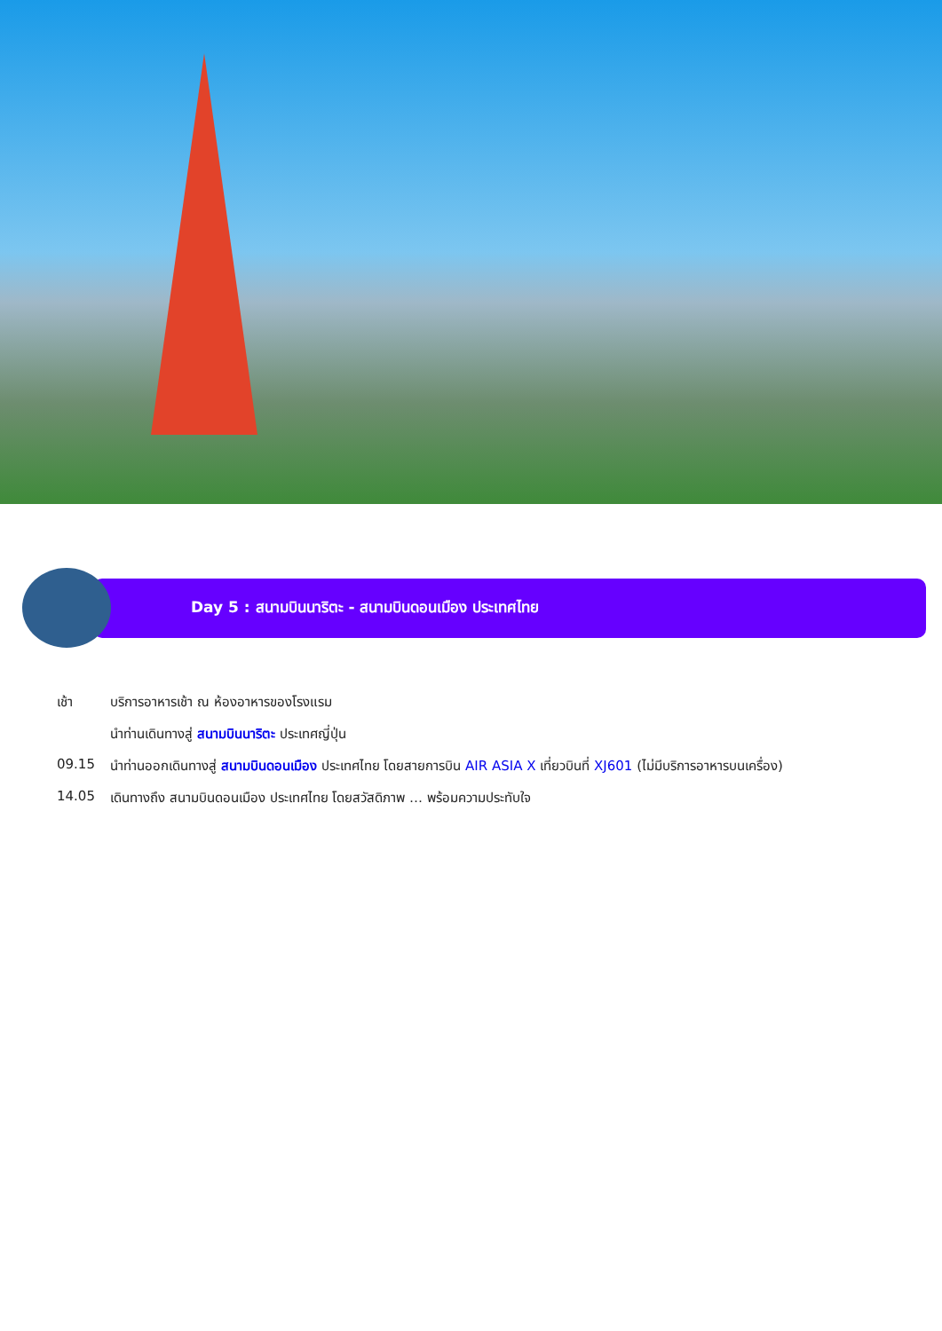Day 5 : สนามบินนาริตะ - สนามบินดอนเมือง ประเทศไทย
เช้า บริการอาหารเช้า ณ ห้องอาหารของโรงแรม
นำท่านเดินทางสู่ สนามบินนาริตะ ประเทศญี่ปุ่น
09.15 นำท่านออกเดินทางสู่ สนามบินดอนเมือง ประเทศไทย โดยสายการบิน AIR ASIA X เที่ยวบินที่ XJ601 (ไม่มีบริการอาหารบนเครื่อง)
14.05 เดินทางถึง สนามบินดอนเมือง ประเทศไทย โดยสวัสดิภาพ … พร้อมความประทับใจ